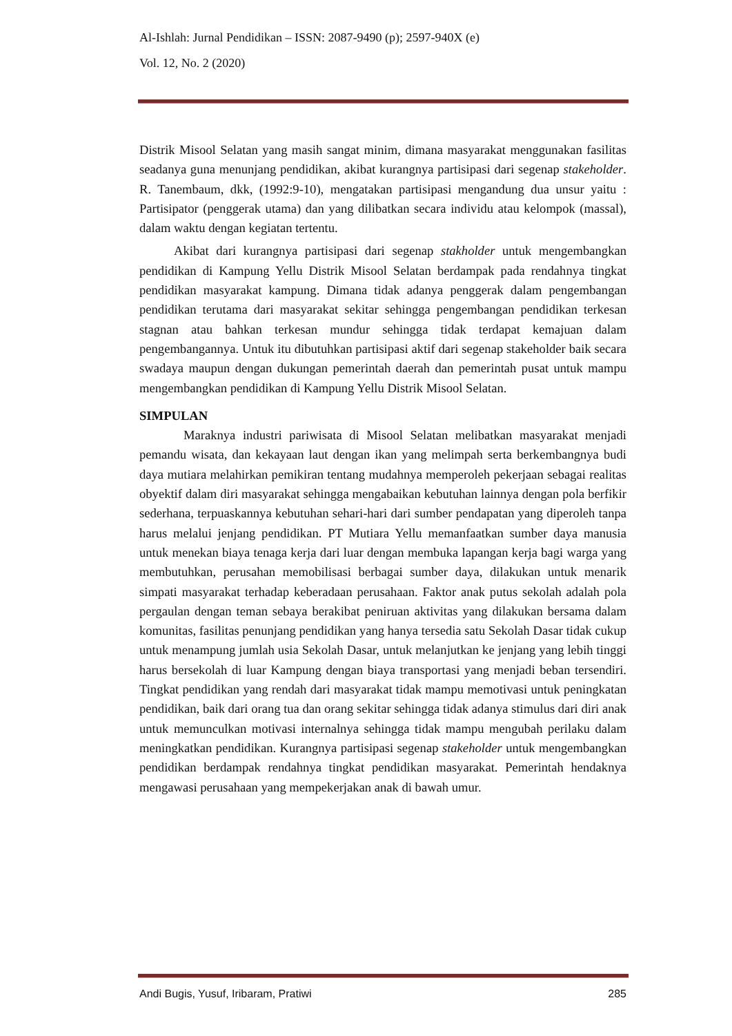Al-Ishlah: Jurnal Pendidikan – ISSN: 2087-9490 (p); 2597-940X (e)
Vol. 12, No. 2 (2020)
Distrik Misool Selatan yang masih sangat minim, dimana masyarakat menggunakan fasilitas seadanya guna menunjang pendidikan, akibat kurangnya partisipasi dari segenap stakeholder. R. Tanembaum, dkk, (1992:9-10), mengatakan partisipasi mengandung dua unsur yaitu : Partisipator (penggerak utama) dan yang dilibatkan secara individu atau kelompok (massal), dalam waktu dengan kegiatan tertentu.
Akibat dari kurangnya partisipasi dari segenap stakholder untuk mengembangkan pendidikan di Kampung Yellu Distrik Misool Selatan berdampak pada rendahnya tingkat pendidikan masyarakat kampung. Dimana tidak adanya penggerak dalam pengembangan pendidikan terutama dari masyarakat sekitar sehingga pengembangan pendidikan terkesan stagnan atau bahkan terkesan mundur sehingga tidak terdapat kemajuan dalam pengembangannya. Untuk itu dibutuhkan partisipasi aktif dari segenap stakeholder baik secara swadaya maupun dengan dukungan pemerintah daerah dan pemerintah pusat untuk mampu mengembangkan pendidikan di Kampung Yellu Distrik Misool Selatan.
SIMPULAN
Maraknya industri pariwisata di Misool Selatan melibatkan masyarakat menjadi pemandu wisata, dan kekayaan laut dengan ikan yang melimpah serta berkembangnya budi daya mutiara melahirkan pemikiran tentang mudahnya memperoleh pekerjaan sebagai realitas obyektif dalam diri masyarakat sehingga mengabaikan kebutuhan lainnya dengan pola berfikir sederhana, terpuaskannya kebutuhan sehari-hari dari sumber pendapatan yang diperoleh tanpa harus melalui jenjang pendidikan. PT Mutiara Yellu memanfaatkan sumber daya manusia untuk menekan biaya tenaga kerja dari luar dengan membuka lapangan kerja bagi warga yang membutuhkan, perusahan memobilisasi berbagai sumber daya, dilakukan untuk menarik simpati masyarakat terhadap keberadaan perusahaan. Faktor anak putus sekolah adalah pola pergaulan dengan teman sebaya berakibat peniruan aktivitas yang dilakukan bersama dalam komunitas, fasilitas penunjang pendidikan yang hanya tersedia satu Sekolah Dasar tidak cukup untuk menampung jumlah usia Sekolah Dasar, untuk melanjutkan ke jenjang yang lebih tinggi harus bersekolah di luar Kampung dengan biaya transportasi yang menjadi beban tersendiri. Tingkat pendidikan yang rendah dari masyarakat tidak mampu memotivasi untuk peningkatan pendidikan, baik dari orang tua dan orang sekitar sehingga tidak adanya stimulus dari diri anak untuk memunculkan motivasi internalnya sehingga tidak mampu mengubah perilaku dalam meningkatkan pendidikan. Kurangnya partisipasi segenap stakeholder untuk mengembangkan pendidikan berdampak rendahnya tingkat pendidikan masyarakat. Pemerintah hendaknya mengawasi perusahaan yang mempekerjakan anak di bawah umur.
Andi Bugis, Yusuf, Iribaram, Pratiwi 285